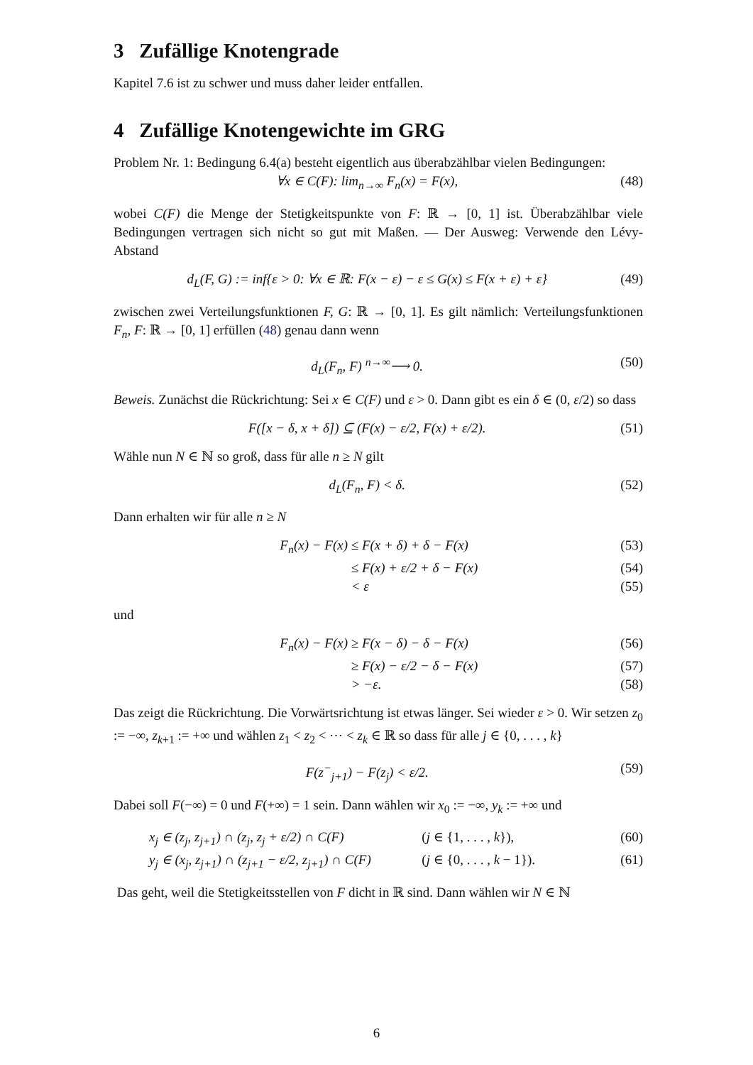3 Zufällige Knotengrade
Kapitel 7.6 ist zu schwer und muss daher leider entfallen.
4 Zufällige Knotengewichte im GRG
Problem Nr. 1: Bedingung 6.4(a) besteht eigentlich aus überabzählbar vielen Bedingungen:
∀x ∈ C(F): lim<sub>n→∞</sub> F<sub>n</sub>(x) = F(x), (48)
wobei C(F) die Menge der Stetigkeitspunkte von F: ℝ → [0, 1] ist. Überabzählbar viele Bedingungen vertragen sich nicht so gut mit Maßen. — Der Ausweg: Verwende den Lévy-Abstand
d<sub>L</sub>(F, G) := inf{ε > 0: ∀x ∈ ℝ: F(x − ε) − ε ≤ G(x) ≤ F(x + ε) + ε} (49)
zwischen zwei Verteilungsfunktionen F, G: ℝ → [0, 1]. Es gilt nämlich: Verteilungsfunktionen F<sub>n</sub>, F: ℝ → [0, 1] erfüllen (48) genau dann wenn
d<sub>L</sub>(F<sub>n</sub>, F) <sup>n→∞</sup>⟶ 0. (50)
Beweis. Zunächst die Rückrichtung: Sei x ∈ C(F) und ε > 0. Dann gibt es ein δ ∈ (0, ε/2) so dass
F([x − δ, x + δ]) ⊆ (F(x) − ε/2, F(x) + ε/2). (51)
Wähle nun N ∈ ℕ so groß, dass für alle n ≥ N gilt
d<sub>L</sub>(F<sub>n</sub>, F) < δ. (52)
Dann erhalten wir für alle n ≥ N
F<sub>n</sub>(x) − F(x) ≤ F(x + δ) + δ − F(x) (53)
≤ F(x) + ε/2 + δ − F(x) (54)
< ε (55)
und
F<sub>n</sub>(x) − F(x) ≥ F(x − δ) − δ − F(x) (56)
≥ F(x) − ε/2 − δ − F(x) (57)
> −ε. (58)
Das zeigt die Rückrichtung. Die Vorwärtsrichtung ist etwas länger. Sei wieder ε > 0. Wir setzen z<sub>0</sub> := −∞, z<sub>k+1</sub> := +∞ und wählen z<sub>1</sub> < z<sub>2</sub> < ⋯ < z<sub>k</sub> ∈ ℝ so dass für alle j ∈ {0, . . . , k}
F(z<sup>−</sup><sub>j+1</sub>) − F(z<sub>j</sub>) < ε/2. (59)
Dabei soll F(−∞) = 0 und F(+∞) = 1 sein. Dann wählen wir x<sub>0</sub> := −∞, y<sub>k</sub> := +∞ und
x<sub>j</sub> ∈ (z<sub>j</sub>, z<sub>j+1</sub>) ∩ (z<sub>j</sub>, z<sub>j</sub> + ε/2) ∩ C(F) (j ∈ {1, . . . , k}), (60)
y<sub>j</sub> ∈ (x<sub>j</sub>, z<sub>j+1</sub>) ∩ (z<sub>j+1</sub> − ε/2, z<sub>j+1</sub>) ∩ C(F) (j ∈ {0, . . . , k − 1}). (61)
Das geht, weil die Stetigkeitsstellen von F dicht in ℝ sind. Dann wählen wir N ∈ ℕ
6